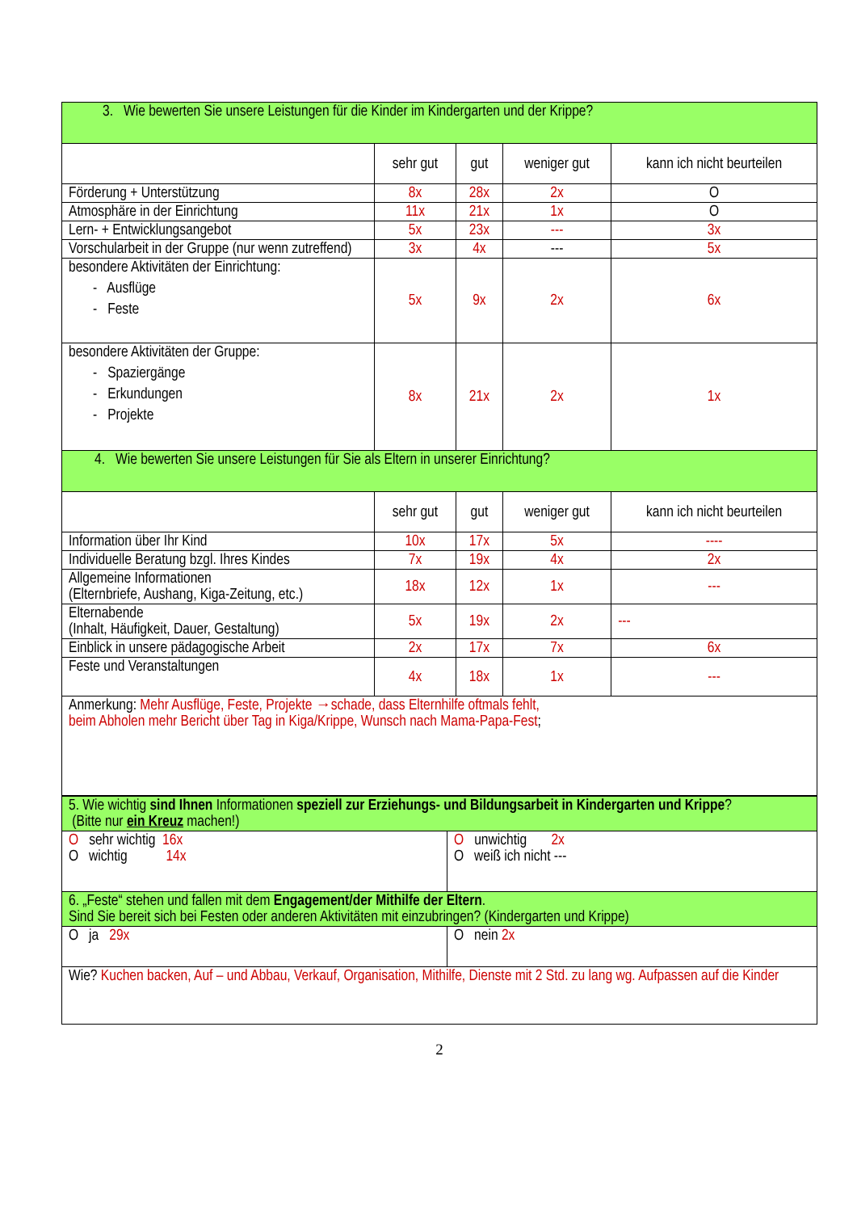| 3. Wie bewerten Sie unsere Leistungen für die Kinder im Kindergarten und der Krippe? | | | | |
| | sehr gut | gut | weniger gut | kann ich nicht beurteilen |
| Förderung + Unterstützung | 8x | 28x | 2x | O |
| Atmosphäre in der Einrichtung | 11x | 21x | 1x | O |
| Lern- + Entwicklungsangebot | 5x | 23x | --- | 3x |
| Vorschularbeit in der Gruppe (nur wenn zutreffend) | 3x | 4x | --- | 5x |
| besondere Aktivitäten der Einrichtung: - Ausflüge - Feste | 5x | 9x | 2x | 6x |
| besondere Aktivitäten der Gruppe: - Spaziergänge - Erkundungen - Projekte | 8x | 21x | 2x | 1x |
| 4. Wie bewerten Sie unsere Leistungen für Sie als Eltern in unserer Einrichtung? | | | | |
| | sehr gut | gut | weniger gut | kann ich nicht beurteilen |
| Information über Ihr Kind | 10x | 17x | 5x | ---- |
| Individuelle Beratung bzgl. Ihres Kindes | 7x | 19x | 4x | 2x |
| Allgemeine Informationen (Elternbriefe, Aushang, Kiga-Zeitung, etc.) | 18x | 12x | 1x | --- |
| Elternabende (Inhalt, Häufigkeit, Dauer, Gestaltung) | 5x | 19x | 2x | --- |
| Einblick in unsere pädagogische Arbeit | 2x | 17x | 7x | 6x |
| Feste und Veranstaltungen | 4x | 18x | 1x | --- |
| Anmerkung: Mehr Ausflüge, Feste, Projekte →schade, dass Elternhilfe oftmals fehlt, beim Abholen mehr Bericht über Tag in Kiga/Krippe, Wunsch nach Mama-Papa-Fest ; | | | | |
| 5. Wie wichtig sind Ihnen Informationen speziell zur Erziehungs- und Bildungsarbeit in Kindergarten und Krippe ? (Bitte nur ein Kreuz machen!) | |
| O sehr wichtig 16x O wichtig 14x | O unwichtig 2x O weiß ich nicht --- |
| 6. „Feste“ stehen und fallen mit dem Engagement/der Mithilfe der Eltern . Sind Sie bereit sich bei Festen oder anderen Aktivitäten mit einzubringen? (Kindergarten und Krippe) | |
| O ja 29x | O nein 2x |
| Wie? Kuchen backen, Auf – und Abbau, Verkauf, Organisation, Mithilfe, Dienste mit 2 Std. zu lang wg. Aufpassen auf die Kinder | |
2